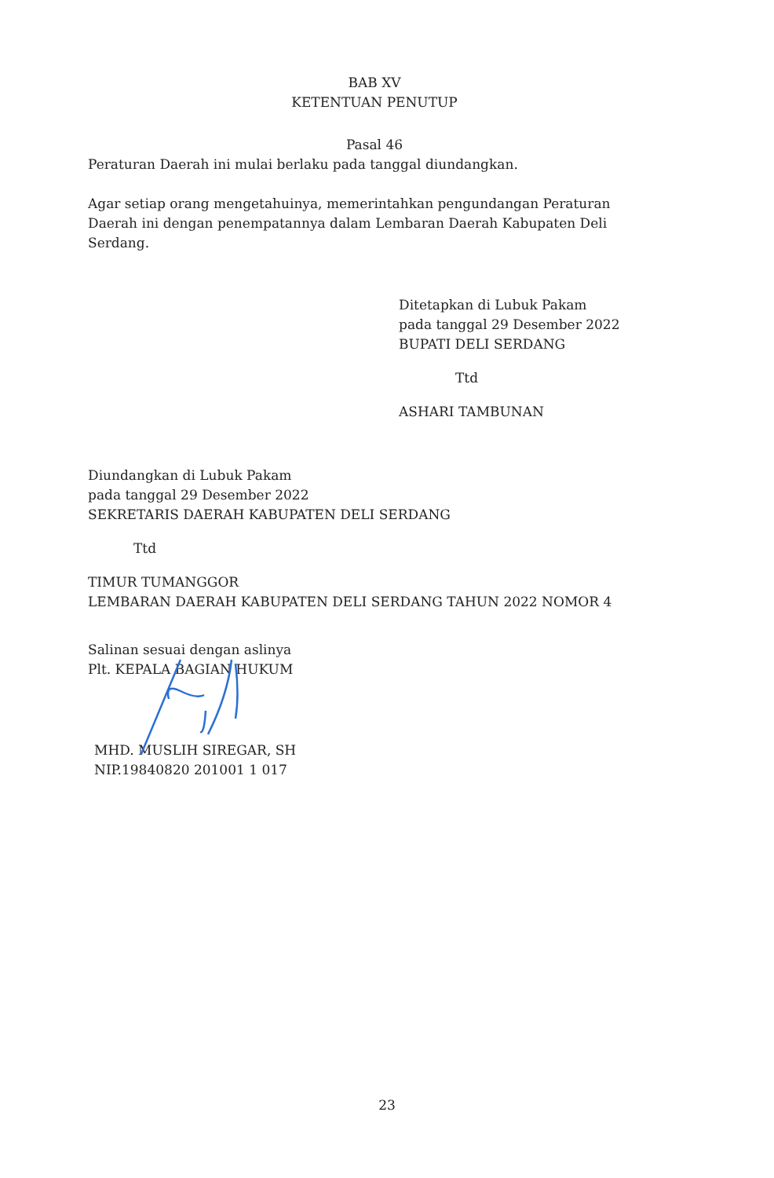BAB XV
KETENTUAN PENUTUP
Pasal 46
Peraturan Daerah ini mulai berlaku pada tanggal diundangkan.
Agar setiap orang mengetahuinya, memerintahkan pengundangan Peraturan Daerah ini dengan penempatannya dalam Lembaran Daerah Kabupaten Deli Serdang.
Ditetapkan di Lubuk Pakam
pada tanggal 29 Desember 2022
BUPATI DELI SERDANG
Ttd
ASHARI TAMBUNAN
Diundangkan di Lubuk Pakam
pada tanggal 29 Desember 2022
SEKRETARIS DAERAH KABUPATEN DELI SERDANG
Ttd
TIMUR TUMANGGOR
LEMBARAN DAERAH KABUPATEN DELI SERDANG TAHUN 2022 NOMOR 4
Salinan sesuai dengan aslinya
Plt. KEPALA BAGIAN HUKUM
MHD. MUSLIH SIREGAR, SH
NIP.19840820 201001 1 017
23